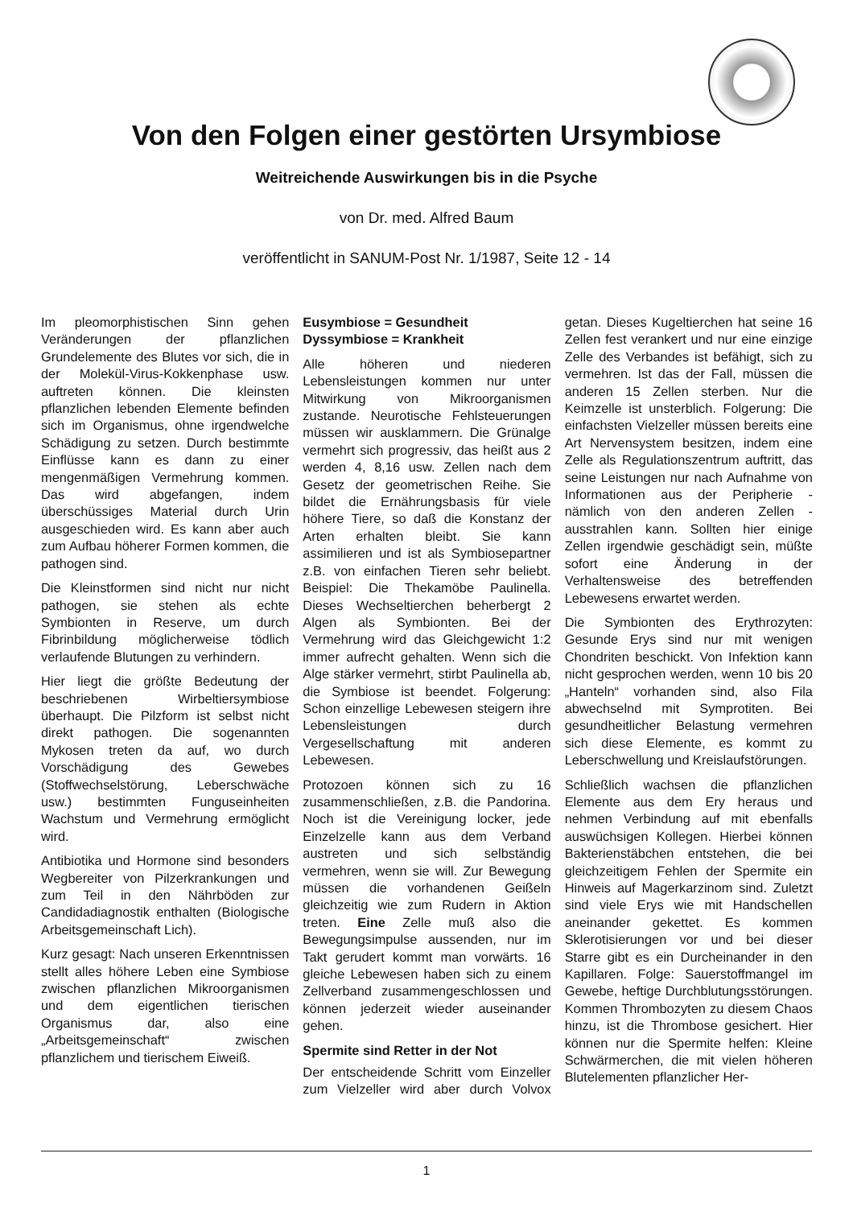Von den Folgen einer gestörten Ursymbiose
Weitreichende Auswirkungen bis in die Psyche
von Dr. med. Alfred Baum
veröffentlicht in SANUM-Post Nr. 1/1987, Seite 12 - 14
Im pleomorphistischen Sinn gehen Veränderungen der pflanzlichen Grundelemente des Blutes vor sich, die in der Molekül-Virus-Kokkenphase usw. auftreten können. Die kleinsten pflanzlichen lebenden Elemente befinden sich im Organismus, ohne irgendwelche Schädigung zu setzen. Durch bestimmte Einflüsse kann es dann zu einer mengenmäßigen Vermehrung kommen. Das wird abgefangen, indem überschüssiges Material durch Urin ausgeschieden wird. Es kann aber auch zum Aufbau höherer Formen kommen, die pathogen sind.
Die Kleinstformen sind nicht nur nicht pathogen, sie stehen als echte Symbionten in Reserve, um durch Fibrinbildung möglicherweise tödlich verlaufende Blutungen zu verhindern.
Hier liegt die größte Bedeutung der beschriebenen Wirbeltiersymbiose überhaupt. Die Pilzform ist selbst nicht direkt pathogen. Die sogenannten Mykosen treten da auf, wo durch Vorschädigung des Gewebes (Stoffwechselstörung, Leberschwäche usw.) bestimmten Funguseinheiten Wachstum und Vermehrung ermöglicht wird.
Antibiotika und Hormone sind besonders Wegbereiter von Pilzerkrankungen und zum Teil in den Nährböden zur Candidadiagnostik enthalten (Biologische Arbeitsgemeinschaft Lich).
Kurz gesagt: Nach unseren Erkenntnissen stellt alles höhere Leben eine Symbiose zwischen pflanzlichen Mikroorganismen und dem eigentlichen tierischen Organismus dar, also eine „Arbeitsgemeinschaft“ zwischen pflanzlichem und tierischem Eiweiß.
Eusymbiose = Gesundheit
Dyssymbiose = Krankheit
Alle höheren und niederen Lebensleistungen kommen nur unter Mitwirkung von Mikroorganismen zustande. Neurotische Fehlsteuerungen müssen wir ausklammern. Die Grünalge vermehrt sich progressiv, das heißt aus 2 werden 4, 8,16 usw. Zellen nach dem Gesetz der geometrischen Reihe. Sie bildet die Ernährungsbasis für viele höhere Tiere, so daß die Konstanz der Arten erhalten bleibt. Sie kann assimilieren und ist als Symbiosepartner z.B. von einfachen Tieren sehr beliebt. Beispiel: Die Thekamöbe Paulinella. Dieses Wechseltierchen beherbergt 2 Algen als Symbionten. Bei der Vermehrung wird das Gleichgewicht 1:2 immer aufrecht gehalten. Wenn sich die Alge stärker vermehrt, stirbt Paulinella ab, die Symbiose ist beendet. Folgerung: Schon einzellige Lebewesen steigern ihre Lebensleistungen durch Vergesellschaftung mit anderen Lebewesen.
Protozoen können sich zu 16 zusammenschließen, z.B. die Pandorina. Noch ist die Vereinigung locker, jede Einzelzelle kann aus dem Verband austreten und sich selbständig vermehren, wenn sie will. Zur Bewegung müssen die vorhandenen Geißeln gleichzeitig wie zum Rudern in Aktion treten. Eine Zelle muß also die Bewegungsimpulse aussenden, nur im Takt gerudert kommt man vorwärts. 16 gleiche Lebewesen haben sich zu einem Zellverband zusammengeschlossen und können jederzeit wieder auseinander gehen.
Spermite sind Retter in der Not
Der entscheidende Schritt vom Einzeller zum Vielzeller wird aber durch Volvox getan. Dieses Kugeltierchen hat seine 16 Zellen fest verankert und nur eine einzige Zelle des Verbandes ist befähigt, sich zu vermehren. Ist das der Fall, müssen die anderen 15 Zellen sterben. Nur die Keimzelle ist unsterblich. Folgerung: Die einfachsten Vielzeller müssen bereits eine Art Nervensystem besitzen, indem eine Zelle als Regulationszentrum auftritt, das seine Leistungen nur nach Aufnahme von Informationen aus der Peripherie - nämlich von den anderen Zellen - ausstrahlen kann. Sollten hier einige Zellen irgendwie geschädigt sein, müßte sofort eine Änderung in der Verhaltensweise des betreffenden Lebewesens erwartet werden.
Die Symbionten des Erythrozyten: Gesunde Erys sind nur mit wenigen Chondriten beschickt. Von Infektion kann nicht gesprochen werden, wenn 10 bis 20 „Hanteln“ vorhanden sind, also Fila abwechselnd mit Symprotiten. Bei gesundheitlicher Belastung vermehren sich diese Elemente, es kommt zu Leberschwellung und Kreislaufstörungen.
Schließlich wachsen die pflanzlichen Elemente aus dem Ery heraus und nehmen Verbindung auf mit ebenfalls auswüchsigen Kollegen. Hierbei können Bakterienstäbchen entstehen, die bei gleichzeitigem Fehlen der Spermite ein Hinweis auf Magerkarzinom sind. Zuletzt sind viele Erys wie mit Handschellen aneinander gekettet. Es kommen Sklerotisierungen vor und bei dieser Starre gibt es ein Durcheinander in den Kapillaren. Folge: Sauerstoffmangel im Gewebe, heftige Durchblutungsstörungen. Kommen Thrombozyten zu diesem Chaos hinzu, ist die Thrombose gesichert. Hier können nur die Spermite helfen: Kleine Schwärmerchen, die mit vielen höheren Blutelementen pflanzlicher Her-
1